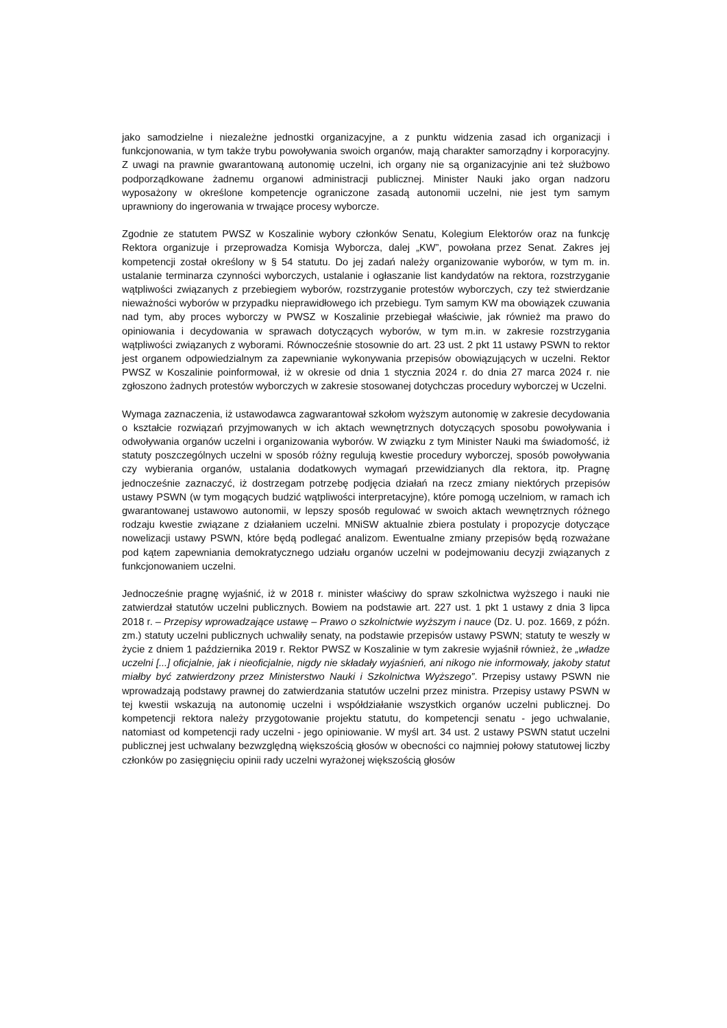jako samodzielne i niezależne jednostki organizacyjne, a z punktu widzenia zasad ich organizacji i funkcjonowania, w tym także trybu powoływania swoich organów, mają charakter samorządny i korporacyjny. Z uwagi na prawnie gwarantowaną autonomię uczelni, ich organy nie są organizacyjnie ani też służbowo podporządkowane żadnemu organowi administracji publicznej. Minister Nauki jako organ nadzoru wyposażony w określone kompetencje ograniczone zasadą autonomii uczelni, nie jest tym samym uprawniony do ingerowania w trwające procesy wyborcze.
Zgodnie ze statutem PWSZ w Koszalinie wybory członków Senatu, Kolegium Elektorów oraz na funkcję Rektora organizuje i przeprowadza Komisja Wyborcza, dalej „KW”, powołana przez Senat. Zakres jej kompetencji został określony w § 54 statutu. Do jej zadań należy organizowanie wyborów, w tym m. in. ustalanie terminarza czynności wyborczych, ustalanie i ogłaszanie list kandydatów na rektora, rozstrzyganie wątpliwości związanych z przebiegiem wyborów, rozstrzyganie protestów wyborczych, czy też stwierdzanie nieważności wyborów w przypadku nieprawidłowego ich przebiegu. Tym samym KW ma obowiązek czuwania nad tym, aby proces wyborczy w PWSZ w Koszalinie przebiegał właściwie, jak również ma prawo do opiniowania i decydowania w sprawach dotyczących wyborów, w tym m.in. w zakresie rozstrzygania wątpliwości związanych z wyborami. Równocześnie stosownie do art. 23 ust. 2 pkt 11 ustawy PSWN to rektor jest organem odpowiedzialnym za zapewnianie wykonywania przepisów obowiązujących w uczelni. Rektor PWSZ w Koszalinie poinformował, iż w okresie od dnia 1 stycznia 2024 r. do dnia 27 marca 2024 r. nie zgłoszono żadnych protestów wyborczych w zakresie stosowanej dotychczas procedury wyborczej w Uczelni.
Wymaga zaznaczenia, iż ustawodawca zagwarantował szkołom wyższym autonomię w zakresie decydowania o kształcie rozwiązań przyjmowanych w ich aktach wewnętrznych dotyczących sposobu powoływania i odwoływania organów uczelni i organizowania wyborów. W związku z tym Minister Nauki ma świadomość, iż statuty poszczególnych uczelni w sposób różny regulują kwestie procedury wyborczej, sposób powoływania czy wybierania organów, ustalania dodatkowych wymagań przewidzianych dla rektora, itp. Pragnę jednocześnie zaznaczyć, iż dostrzegam potrzebę podjęcia działań na rzecz zmiany niektórych przepisów ustawy PSWN (w tym mogących budzić wątpliwości interpretacyjne), które pomogą uczelniom, w ramach ich gwarantowanej ustawowo autonomii, w lepszy sposób regulować w swoich aktach wewnętrznych różnego rodzaju kwestie związane z działaniem uczelni. MNiSW aktualnie zbiera postulaty i propozycje dotyczące nowelizacji ustawy PSWN, które będą podlegać analizom. Ewentualne zmiany przepisów będą rozważane pod kątem zapewniania demokratycznego udziału organów uczelni w podejmowaniu decyzji związanych z funkcjonowaniem uczelni.
Jednocześnie pragnę wyjaśnić, iż w 2018 r. minister właściwy do spraw szkolnictwa wyższego i nauki nie zatwierdzał statutów uczelni publicznych. Bowiem na podstawie art. 227 ust. 1 pkt 1 ustawy z dnia 3 lipca 2018 r. – Przepisy wprowadzające ustawę – Prawo o szkolnictwie wyższym i nauce (Dz. U. poz. 1669, z późn. zm.) statuty uczelni publicznych uchwaliły senaty, na podstawie przepisów ustawy PSWN; statuty te weszły w życie z dniem 1 października 2019 r. Rektor PWSZ w Koszalinie w tym zakresie wyjaśnił również, że „władze uczelni [...] oficjalnie, jak i nieoficjalnie, nigdy nie składały wyjaśnień, ani nikogo nie informowały, jakoby statut miałby być zatwierdzony przez Ministerstwo Nauki i Szkolnictwa Wyższego”. Przepisy ustawy PSWN nie wprowadzają podstawy prawnej do zatwierdzania statutów uczelni przez ministra. Przepisy ustawy PSWN w tej kwestii wskazują na autonomię uczelni i współdziałanie wszystkich organów uczelni publicznej. Do kompetencji rektora należy przygotowanie projektu statutu, do kompetencji senatu - jego uchwalanie, natomiast od kompetencji rady uczelni - jego opiniowanie. W myśl art. 34 ust. 2 ustawy PSWN statut uczelni publicznej jest uchwalany bezwzględną większością głosów w obecności co najmniej połowy statutowej liczby członków po zasięgnięciu opinii rady uczelni wyrażonej większością głosów